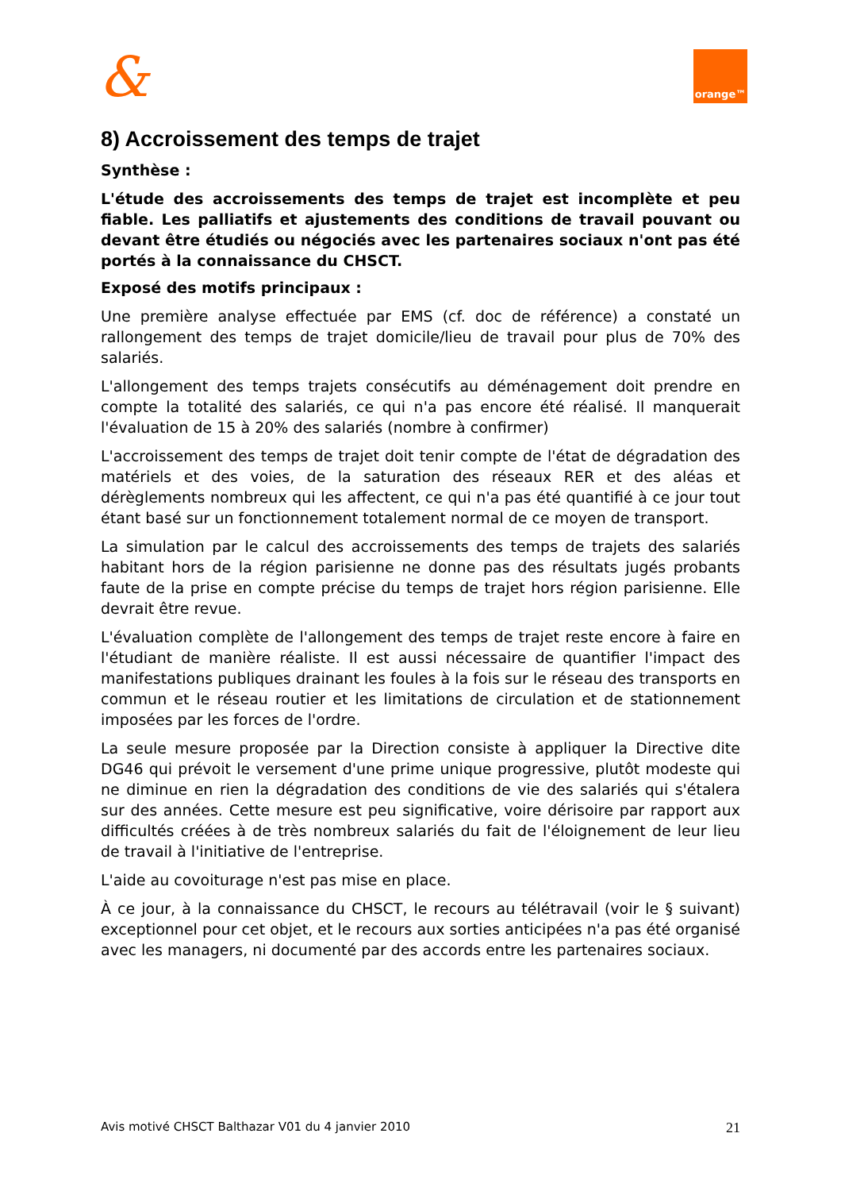&
orange™
8) Accroissement des temps de trajet
Synthèse :
L'étude des accroissements des temps de trajet est incomplète et peu fiable. Les palliatifs et ajustements des conditions de travail pouvant ou devant être étudiés ou négociés avec les partenaires sociaux n'ont pas été portés à la connaissance du CHSCT.
Exposé des motifs principaux :
Une première analyse effectuée par EMS (cf. doc de référence) a constaté un rallongement des temps de trajet domicile/lieu de travail pour plus de 70% des salariés.
L'allongement des temps trajets consécutifs au déménagement doit prendre en compte la totalité des salariés, ce qui n'a pas encore été réalisé. Il manquerait l'évaluation de 15 à 20% des salariés (nombre à confirmer)
L'accroissement des temps de trajet doit tenir compte de l'état de dégradation des matériels et des voies, de la saturation des réseaux RER et des aléas et dérèglements nombreux qui les affectent, ce qui n'a pas été quantifié à ce jour tout étant basé sur un fonctionnement totalement normal de ce moyen de transport.
La simulation par le calcul des accroissements des temps de trajets des salariés habitant hors de la région parisienne ne donne pas des résultats jugés probants faute de la prise en compte précise du temps de trajet hors région parisienne. Elle devrait être revue.
L'évaluation complète de l'allongement des temps de trajet reste encore à faire en l'étudiant de manière réaliste. Il est aussi nécessaire de quantifier l'impact des manifestations publiques drainant les foules à la fois sur le réseau des transports en commun et le réseau routier et les limitations de circulation et de stationnement imposées par les forces de l'ordre.
La seule mesure proposée par la Direction consiste à appliquer la Directive dite DG46 qui prévoit le versement d'une prime unique progressive, plutôt modeste qui ne diminue en rien la dégradation des conditions de vie des salariés qui s'étalera sur des années. Cette mesure est peu significative, voire dérisoire par rapport aux difficultés créées à de très nombreux salariés du fait de l'éloignement de leur lieu de travail à l'initiative de l'entreprise.
L'aide au covoiturage n'est pas mise en place.
À ce jour, à la connaissance du CHSCT, le recours au télétravail (voir le § suivant) exceptionnel pour cet objet, et le recours aux sorties anticipées n'a pas été organisé avec les managers, ni documenté par des accords entre les partenaires sociaux.
Avis motivé CHSCT Balthazar V01 du 4 janvier 2010 21